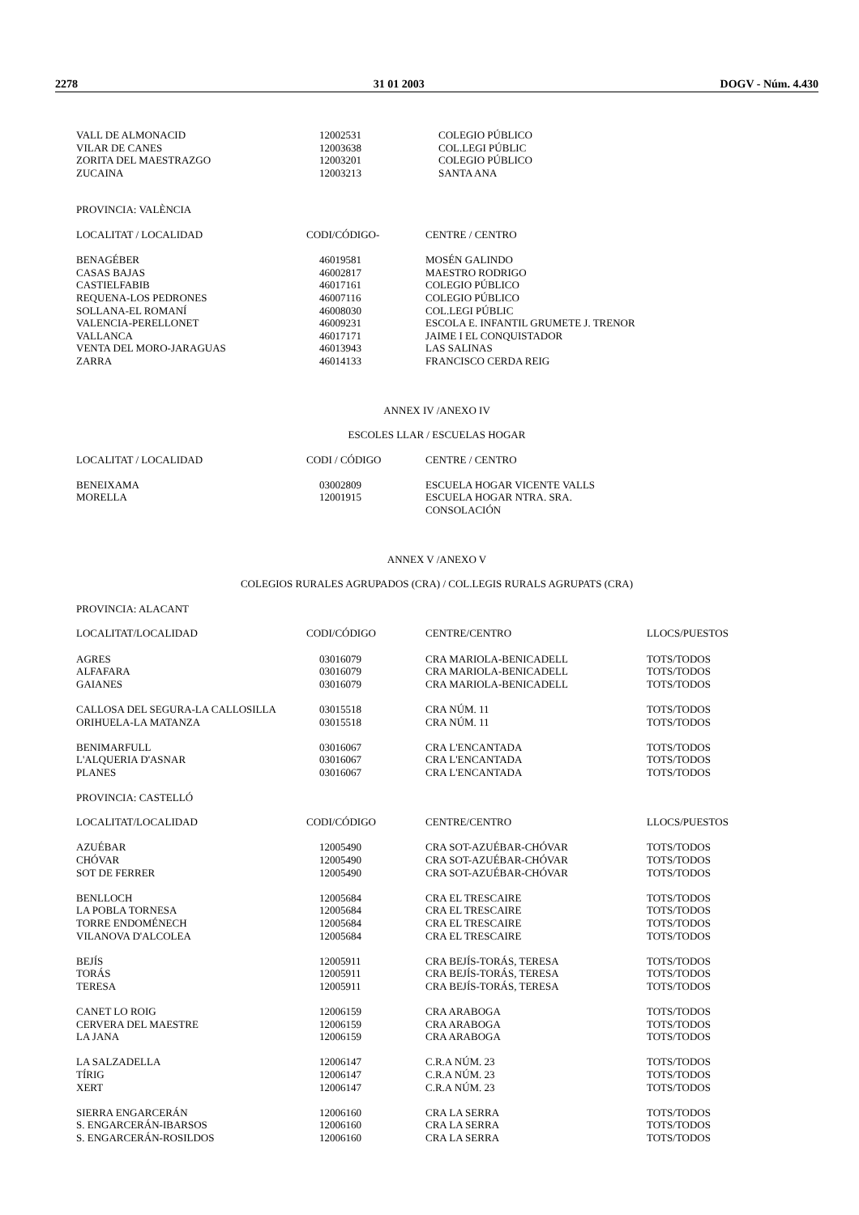2278 31 01 2003 DOGV - Núm. 4.430
| VALL DE ALMONACID | 12002531 | COLEGIO PÚBLICO |
| VILAR DE CANES | 12003638 | COL.LEGI PÚBLIC |
| ZORITA DEL MAESTRAZGO | 12003201 | COLEGIO PÚBLICO |
| ZUCAINA | 12003213 | SANTA ANA |
PROVINCIA: VALÈNCIA
| LOCALITAT / LOCALIDAD | CODI/CÓDIGO- | CENTRE / CENTRO |
| --- | --- | --- |
| BENAGÉBER | 46019581 | MOSÉN GALINDO |
| CASAS BAJAS | 46002817 | MAESTRO RODRIGO |
| CASTIELFABIB | 46017161 | COLEGIO PÚBLICO |
| REQUENA-LOS PEDRONES | 46007116 | COLEGIO PÚBLICO |
| SOLLANA-EL ROMANÍ | 46008030 | COL.LEGI PÚBLIC |
| VALENCIA-PERELLONET | 46009231 | ESCOLA E. INFANTIL GRUMETE J. TRENOR |
| VALLANCA | 46017171 | JAIME I EL CONQUISTADOR |
| VENTA DEL MORO-JARAGUAS | 46013943 | LAS SALINAS |
| ZARRA | 46014133 | FRANCISCO CERDA REIG |
ANNEX IV /ANEXO IV
ESCOLES LLAR / ESCUELAS HOGAR
| LOCALITAT / LOCALIDAD | CODI / CÓDIGO | CENTRE / CENTRO |
| --- | --- | --- |
| BENEIXAMA | 03002809 | ESCUELA HOGAR VICENTE VALLS |
| MORELLA | 12001915 | ESCUELA HOGAR NTRA. SRA. CONSOLACIÓN |
ANNEX V /ANEXO V
COLEGIOS RURALES AGRUPADOS (CRA) / COL.LEGIS RURALS AGRUPATS (CRA)
PROVINCIA: ALACANT
| LOCALITAT/LOCALIDAD | CODI/CÓDIGO | CENTRE/CENTRO | LLOCS/PUESTOS |
| --- | --- | --- | --- |
| AGRES | 03016079 | CRA MARIOLA-BENICADELL | TOTS/TODOS |
| ALFAFARA | 03016079 | CRA MARIOLA-BENICADELL | TOTS/TODOS |
| GAIANES | 03016079 | CRA MARIOLA-BENICADELL | TOTS/TODOS |
| CALLOSA DEL SEGURA-LA CALLOSILLA | 03015518 | CRA NÚM. 11 | TOTS/TODOS |
| ORIHUELA-LA MATANZA | 03015518 | CRA NÚM. 11 | TOTS/TODOS |
| BENIMARFULL | 03016067 | CRA L'ENCANTADA | TOTS/TODOS |
| L'ALQUERIA D'ASNAR | 03016067 | CRA L'ENCANTADA | TOTS/TODOS |
| PLANES | 03016067 | CRA L'ENCANTADA | TOTS/TODOS |
PROVINCIA: CASTELLÓ
| LOCALITAT/LOCALIDAD | CODI/CÓDIGO | CENTRE/CENTRO | LLOCS/PUESTOS |
| --- | --- | --- | --- |
| AZUÉBAR | 12005490 | CRA SOT-AZUÉBAR-CHÓVAR | TOTS/TODOS |
| CHÓVAR | 12005490 | CRA SOT-AZUÉBAR-CHÓVAR | TOTS/TODOS |
| SOT DE FERRER | 12005490 | CRA SOT-AZUÉBAR-CHÓVAR | TOTS/TODOS |
| BENLLOCH | 12005684 | CRA EL TRESCAIRE | TOTS/TODOS |
| LA POBLA TORNESA | 12005684 | CRA EL TRESCAIRE | TOTS/TODOS |
| TORRE ENDOMÉNECH | 12005684 | CRA EL TRESCAIRE | TOTS/TODOS |
| VILANOVA D'ALCOLEA | 12005684 | CRA EL TRESCAIRE | TOTS/TODOS |
| BEJÍS | 12005911 | CRA BEJÍS-TORÁS, TERESA | TOTS/TODOS |
| TORÁS | 12005911 | CRA BEJÍS-TORÁS, TERESA | TOTS/TODOS |
| TERESA | 12005911 | CRA BEJÍS-TORÁS, TERESA | TOTS/TODOS |
| CANET LO ROIG | 12006159 | CRA ARABOGA | TOTS/TODOS |
| CERVERA DEL MAESTRE | 12006159 | CRA ARABOGA | TOTS/TODOS |
| LA JANA | 12006159 | CRA ARABOGA | TOTS/TODOS |
| LA SALZADELLA | 12006147 | C.R.A NÚM. 23 | TOTS/TODOS |
| TÍRIG | 12006147 | C.R.A NÚM. 23 | TOTS/TODOS |
| XERT | 12006147 | C.R.A NÚM. 23 | TOTS/TODOS |
| SIERRA ENGARCERÁN | 12006160 | CRA LA SERRA | TOTS/TODOS |
| S. ENGARCERÁN-IBARSOS | 12006160 | CRA LA SERRA | TOTS/TODOS |
| S. ENGARCERÁN-ROSILDOS | 12006160 | CRA LA SERRA | TOTS/TODOS |